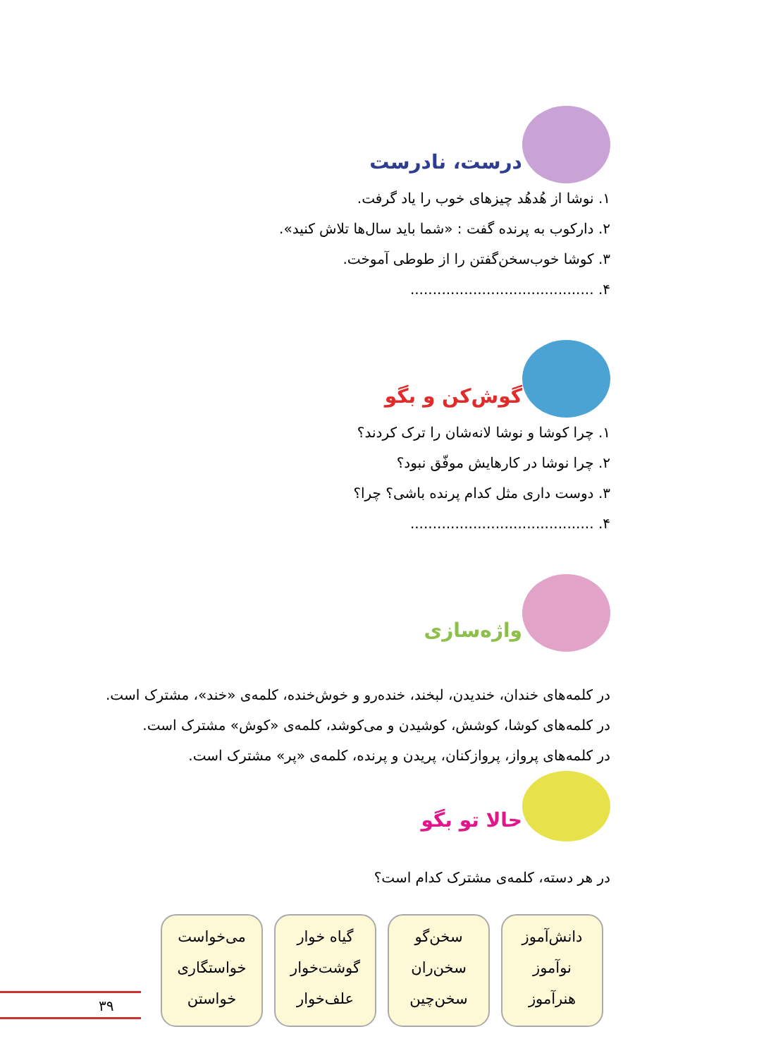درست، نادرست
۱. نوشا از هُدهُد چیزهای خوب را یاد گرفت.
۲. دارکوب به پرنده گفت : «شما باید سال‌ها تلاش کنید».
۳. کوشا خوب‌سخن‌گفتن را از طوطی آموخت.
۴. .........................................
گوش‌کن و بگو
۱. چرا کوشا و نوشا لانه‌شان را ترک کردند؟
۲. چرا نوشا در کارهایش موفّق نبود؟
۳. دوست داری مثل کدام پرنده باشی؟ چرا؟
۴. .........................................
واژه‌سازی
در کلمه‌های خندان، خندیدن، لبخند، خنده‌رو و خوش‌خنده، کلمه‌ی «خند»، مشترک است.
در کلمه‌های کوشا، کوشش، کوشیدن و می‌کوشد، کلمه‌ی «کوش» مشترک است.
در کلمه‌های پرواز، پروازکنان، پریدن و پرنده، کلمه‌ی «پر» مشترک است.
حالا تو بگو
در هر دسته، کلمه‌ی مشترک کدام است؟
دانش‌آموز
نوآموز
هنرآموز
سخن‌گو
سخن‌ران
سخن‌چین
گیاه خوار
گوشت‌خوار
علف‌خوار
می‌خواست
خواستگاری
خواستن
۳۹